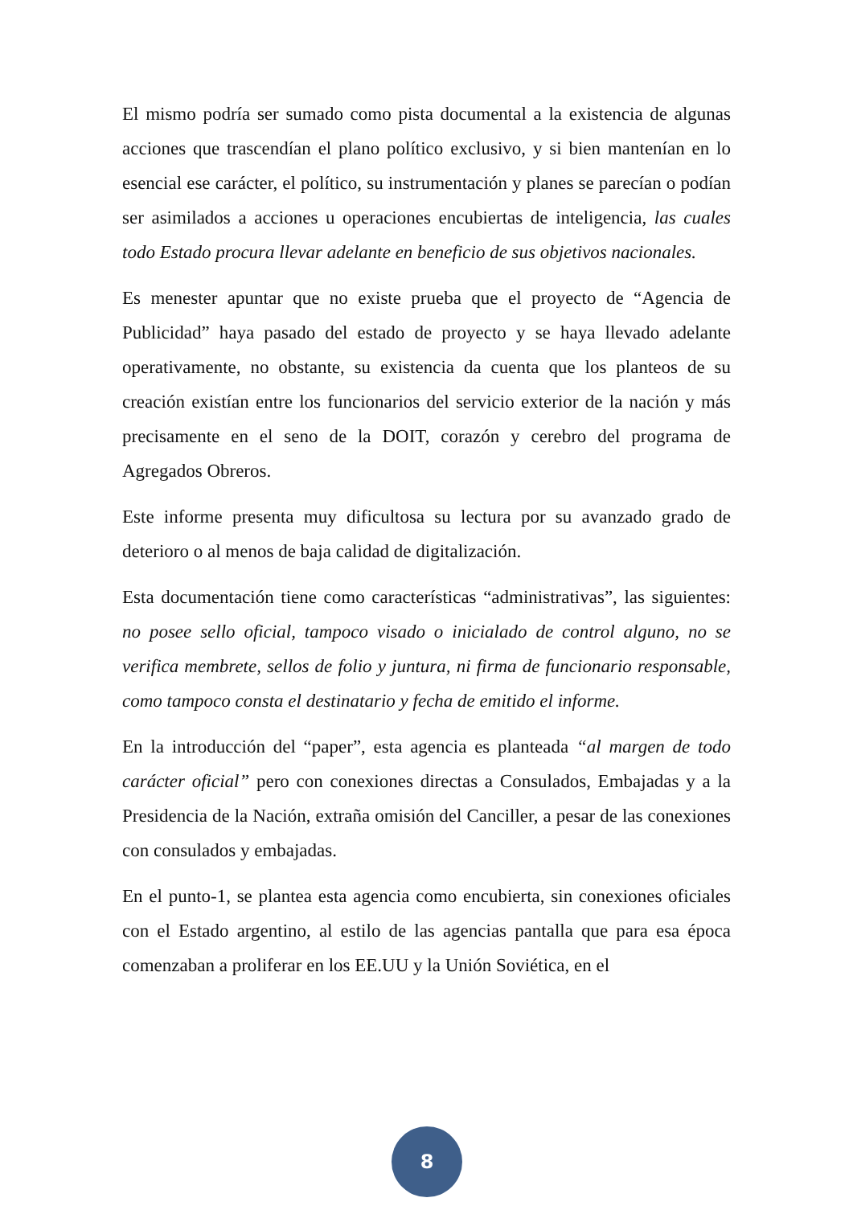El mismo podría ser sumado como pista documental a la existencia de algunas acciones que trascendían el plano político exclusivo, y si bien mantenían en lo esencial ese carácter, el político, su instrumentación y planes se parecían o podían ser asimilados a acciones u operaciones encubiertas de inteligencia, las cuales todo Estado procura llevar adelante en beneficio de sus objetivos nacionales.
Es menester apuntar que no existe prueba que el proyecto de “Agencia de Publicidad” haya pasado del estado de proyecto y se haya llevado adelante operativamente, no obstante, su existencia da cuenta que los planteos de su creación existían entre los funcionarios del servicio exterior de la nación y más precisamente en el seno de la DOIT, corazón y cerebro del programa de Agregados Obreros.
Este informe presenta muy dificultosa su lectura por su avanzado grado de deterioro o al menos de baja calidad de digitalización.
Esta documentación tiene como características “administrativas”, las siguientes: no posee sello oficial, tampoco visado o inicialado de control alguno, no se verifica membrete, sellos de folio y juntura, ni firma de funcionario responsable, como tampoco consta el destinatario y fecha de emitido el informe.
En la introducción del “paper”, esta agencia es planteada “al margen de todo carácter oficial” pero con conexiones directas a Consulados, Embajadas y a la Presidencia de la Nación, extraña omisión del Canciller, a pesar de las conexiones con consulados y embajadas.
En el punto-1, se plantea esta agencia como encubierta, sin conexiones oficiales con el Estado argentino, al estilo de las agencias pantalla que para esa época comenzaban a proliferar en los EE.UU y la Unión Soviética, en el
8